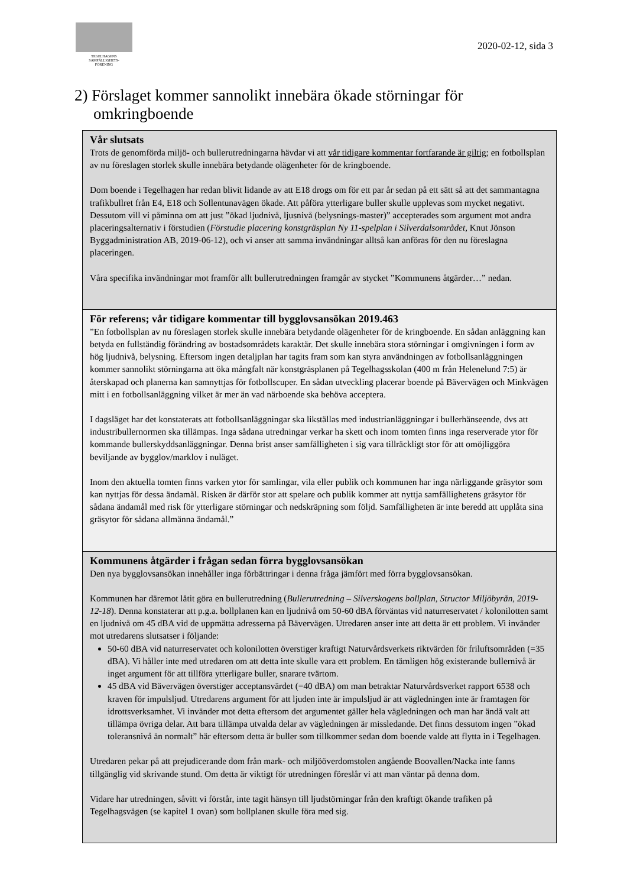TEGELHAGENS
SAMFÄLLIGHETS-
FÖRENING
2020-02-12, sida 3
2) Förslaget kommer sannolikt innebära ökade störningar för omkringboende
Vår slutsats
Trots de genomförda miljö- och bullerutredningarna hävdar vi att vår tidigare kommentar fortfarande är giltig; en fotbollsplan av nu föreslagen storlek skulle innebära betydande olägenheter för de kringboende.
Dom boende i Tegelhagen har redan blivit lidande av att E18 drogs om för ett par år sedan på ett sätt så att det sammantagna trafikbullret från E4, E18 och Sollentunavägen ökade. Att påföra ytterligare buller skulle upplevas som mycket negativt. Dessutom vill vi påminna om att just ”ökad ljudnivå, ljusnivå (belysnings-master)” accepterades som argument mot andra placeringsalternativ i förstudien (Förstudie placering konstgräsplan Ny 11-spelplan i Silverdalsområdet, Knut Jönson Byggadministration AB, 2019-06-12), och vi anser att samma invändningar alltså kan anföras för den nu föreslagna placeringen.
Våra specifika invändningar mot framför allt bullerutredningen framgår av stycket ”Kommunens åtgärder…” nedan.
För referens; vår tidigare kommentar till bygglovsansökan 2019.463
”En fotbollsplan av nu föreslagen storlek skulle innebära betydande olägenheter för de kringboende. En sådan anläggning kan betyda en fullständig förändring av bostadsområdets karaktär. Det skulle innebära stora störningar i omgivningen i form av hög ljudnivå, belysning. Eftersom ingen detaljplan har tagits fram som kan styra användningen av fotbollsanläggningen kommer sannolikt störningarna att öka mångfalt när konstgräsplanen på Tegelhagsskolan (400 m från Helenelund 7:5) är återskapad och planerna kan samnyttjas för fotbollscuper. En sådan utveckling placerar boende på Bävervägen och Minkvägen mitt i en fotbollsanläggning vilket är mer än vad närboende ska behöva acceptera.
I dagsläget har det konstaterats att fotbollsanläggningar ska likställas med industrianläggningar i bullerhänseende, dvs att industribullernormen ska tillämpas. Inga sådana utredningar verkar ha skett och inom tomten finns inga reserverade ytor för kommande bullerskyddsanläggningar. Denna brist anser samfälligheten i sig vara tillräckligt stor för att omöjliggöra beviljande av bygglov/marklov i nuläget.
Inom den aktuella tomten finns varken ytor för samlingar, vila eller publik och kommunen har inga närliggande gräsytor som kan nyttjas för dessa ändamål. Risken är därför stor att spelare och publik kommer att nyttja samfällighetens gräsytor för sådana ändamål med risk för ytterligare störningar och nedskräpning som följd. Samfälligheten är inte beredd att upplåta sina gräsytor för sådana allmänna ändamål.”
Kommunens åtgärder i frågan sedan förra bygglovsansökan
Den nya bygglovsansökan innehåller inga förbättringar i denna fråga jämfört med förra bygglovsansökan.
Kommunen har däremot låtit göra en bullerutredning (Bullerutredning – Silverskogens bollplan, Structor Miljöbyrån, 2019-12-18). Denna konstaterar att p.g.a. bollplanen kan en ljudnivå om 50-60 dBA förväntas vid naturreservatet / kolonilotten samt en ljudnivå om 45 dBA vid de uppmätta adresserna på Bävervägen. Utredaren anser inte att detta är ett problem. Vi invänder mot utredarens slutsatser i följande:
50-60 dBA vid naturreservatet och kolonilotten överstiger kraftigt Naturvårdsverkets riktvärden för friluftsområden (=35 dBA). Vi håller inte med utredaren om att detta inte skulle vara ett problem. En tämligen hög existerande bullernivå är inget argument för att tillföra ytterligare buller, snarare tvärtom.
45 dBA vid Bävervägen överstiger acceptansvärdet (=40 dBA) om man betraktar Naturvårdsverket rapport 6538 och kraven för impulsljud. Utredarens argument för att ljuden inte är impulsljud är att vägledningen inte är framtagen för idrottsverksamhet. Vi invänder mot detta eftersom det argumentet gäller hela vägledningen och man har ändå valt att tillämpa övriga delar. Att bara tillämpa utvalda delar av vägledningen är missledande. Det finns dessutom ingen ”ökad toleransnivå än normalt” här eftersom detta är buller som tillkommer sedan dom boende valde att flytta in i Tegelhagen.
Utredaren pekar på att prejudicerande dom från mark- och miljööverdomstolen angående Boovallen/Nacka inte fanns tillgänglig vid skrivande stund. Om detta är viktigt för utredningen föreslår vi att man väntar på denna dom.
Vidare har utredningen, såvitt vi förstår, inte tagit hänsyn till ljudstörningar från den kraftigt ökande trafiken på Tegelhagsvägen (se kapitel 1 ovan) som bollplanen skulle föra med sig.